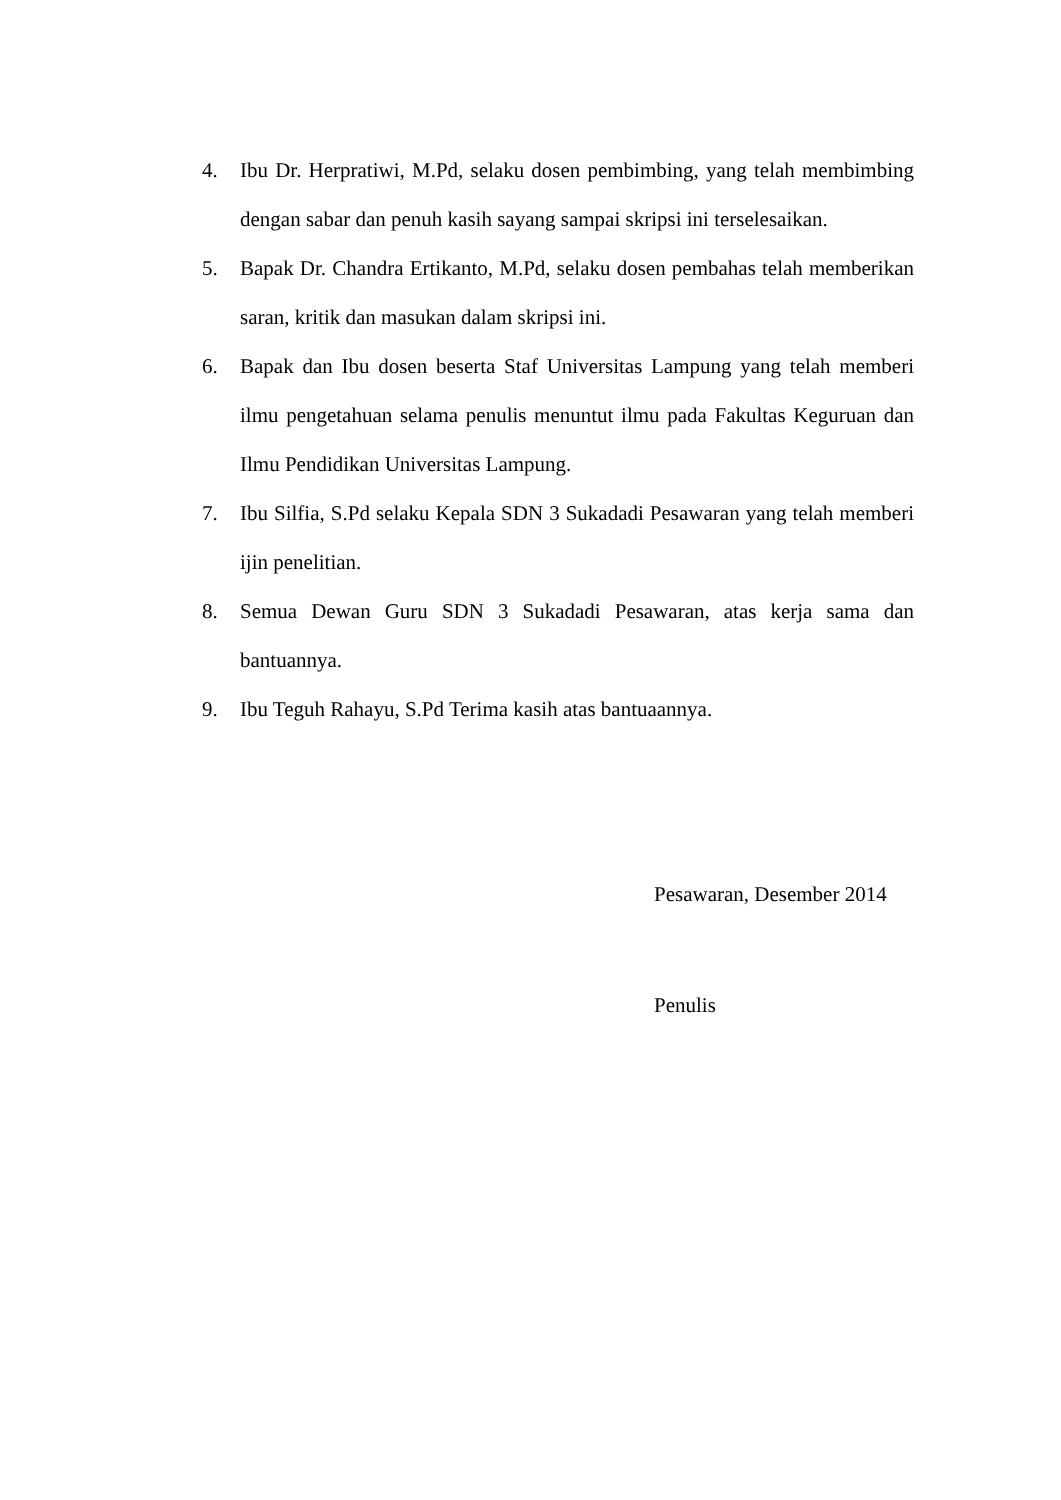4. Ibu Dr. Herpratiwi, M.Pd, selaku dosen pembimbing, yang telah membimbing dengan sabar dan penuh kasih sayang sampai skripsi ini terselesaikan.
5. Bapak Dr. Chandra Ertikanto, M.Pd, selaku dosen pembahas telah memberikan saran, kritik dan masukan dalam skripsi ini.
6. Bapak dan Ibu dosen beserta Staf Universitas Lampung yang telah memberi ilmu pengetahuan selama penulis menuntut ilmu pada Fakultas Keguruan dan Ilmu Pendidikan Universitas Lampung.
7. Ibu Silfia, S.Pd selaku Kepala SDN 3 Sukadadi Pesawaran yang telah memberi ijin penelitian.
8. Semua Dewan Guru SDN 3 Sukadadi Pesawaran, atas kerja sama dan bantuannya.
9. Ibu Teguh Rahayu, S.Pd Terima kasih atas bantuaannya.
Pesawaran, Desember 2014
Penulis